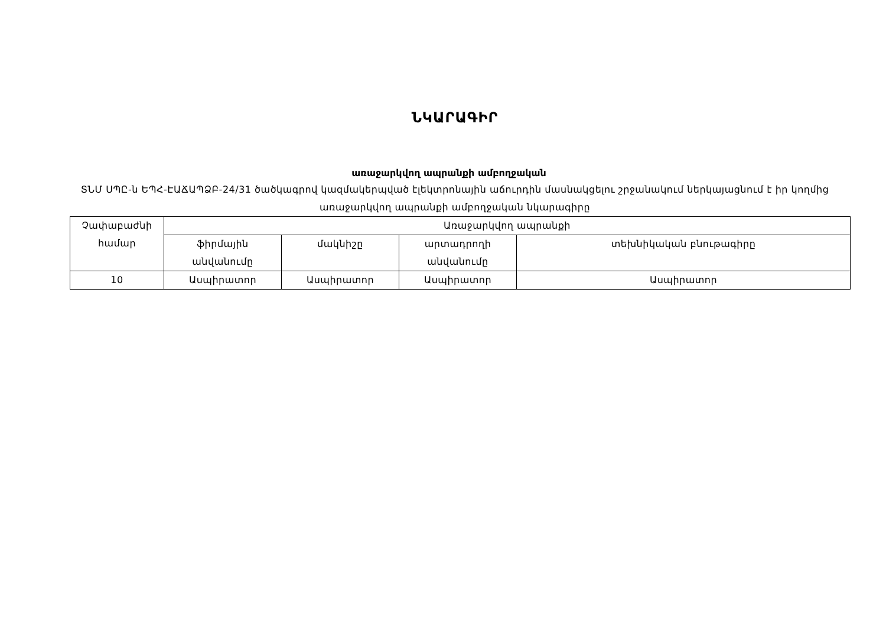ՆԿԱՐԱԳԻՐ
առաջարկվող ապրանքի ամբողջական
ՏՆՄ ՍՊԸ-ն ԵՊՀ-ԷԱՃԱՊՁԲ-24/31 ծածկագրով կազմակերպված էլեկտրոնային աճուրդին մասնակցելու շրջանակում ներկայացնում է իր կողմից առաջարկվող ապրանքի ամբողջական նկարագիրը
| Չափաբաժնի համար | Առաջարկվող ապրանքի | | | |
| --- | --- | --- | --- | --- |
| | ֆիրմային անվանումը | մակնիշը | արտադրողի անվանումը | տեխնիկական բնութագիրը |
| 10 | Ասպիրատոր | Ասպիրատոր | Ասպիրատոր | Ասպիրատոր |